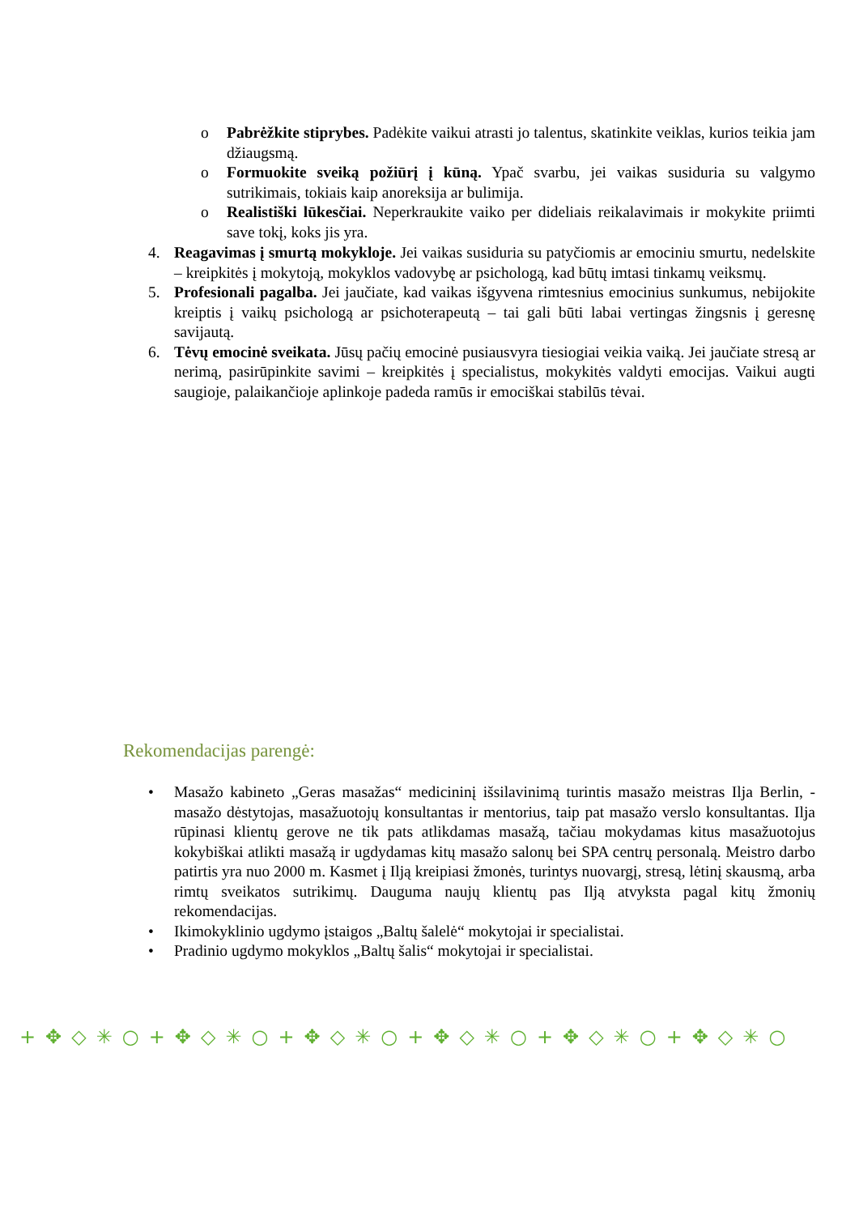o Pabrėžkite stiprybes. Padėkite vaikui atrasti jo talentus, skatinkite veiklas, kurios teikia jam džiaugsmą.
o Formuokite sveiką požiūrį į kūną. Ypač svarbu, jei vaikas susiduria su valgymo sutrikimais, tokiais kaip anoreksija ar bulimija.
o Realistiški lūkesčiai. Neperkraukite vaiko per dideliais reikalavimais ir mokykite priimti save tokį, koks jis yra.
4. Reagavimas į smurtą mokykloje. Jei vaikas susiduria su patyčiomis ar emociniu smurtu, nedelskite – kreipkitės į mokytoją, mokyklos vadovybę ar psichologą, kad būtų imtasi tinkamų veiksmų.
5. Profesionali pagalba. Jei jaučiate, kad vaikas išgyvena rimtesnius emocinius sunkumus, nebijokite kreiptis į vaikų psichologą ar psichoterapeutą – tai gali būti labai vertingas žingsnis į geresnę savijautą.
6. Tėvų emocinė sveikata. Jūsų pačių emocinė pusiausvyra tiesiogiai veikia vaiką. Jei jaučiate stresą ar nerimą, pasirūpinkite savimi – kreipkitės į specialistus, mokykitės valdyti emocijas. Vaikui augti saugioje, palaikančioje aplinkoje padeda ramūs ir emociškai stabilūs tėvai.
Rekomendacijas parengė:
• Masažo kabineto „Geras masažas“ medicininį išsilavinimą turintis masažo meistras Ilja Berlin, - masažo dėstytojas, masažuotojų konsultantas ir mentorius, taip pat masažo verslo konsultantas. Ilja rūpinasi klientų gerove ne tik pats atlikdamas masažą, tačiau mokydamas kitus masažuotojus kokybiškai atlikti masažą ir ugdydamas kitų masažo salonų bei SPA centrų personalą. Meistro darbo patirtis yra nuo 2000 m. Kasmet į Ilją kreipiasi žmonės, turintys nuovargį, stresą, lėtinį skausmą, arba rimtų sveikatos sutrikimų. Dauguma naujų klientų pas Ilją atvyksta pagal kitų žmonių rekomendacijas.
• Ikimokyklinio ugdymo įstaigos „Baltų šalelė“ mokytojai ir specialistai.
• Pradinio ugdymo mokyklos „Baltų šalis“ mokytojai ir specialistai.
+✥◇✳○+✥◇✳○+✥◇✳○+✥◇✳○+✥◇✳○+✥◇✳○